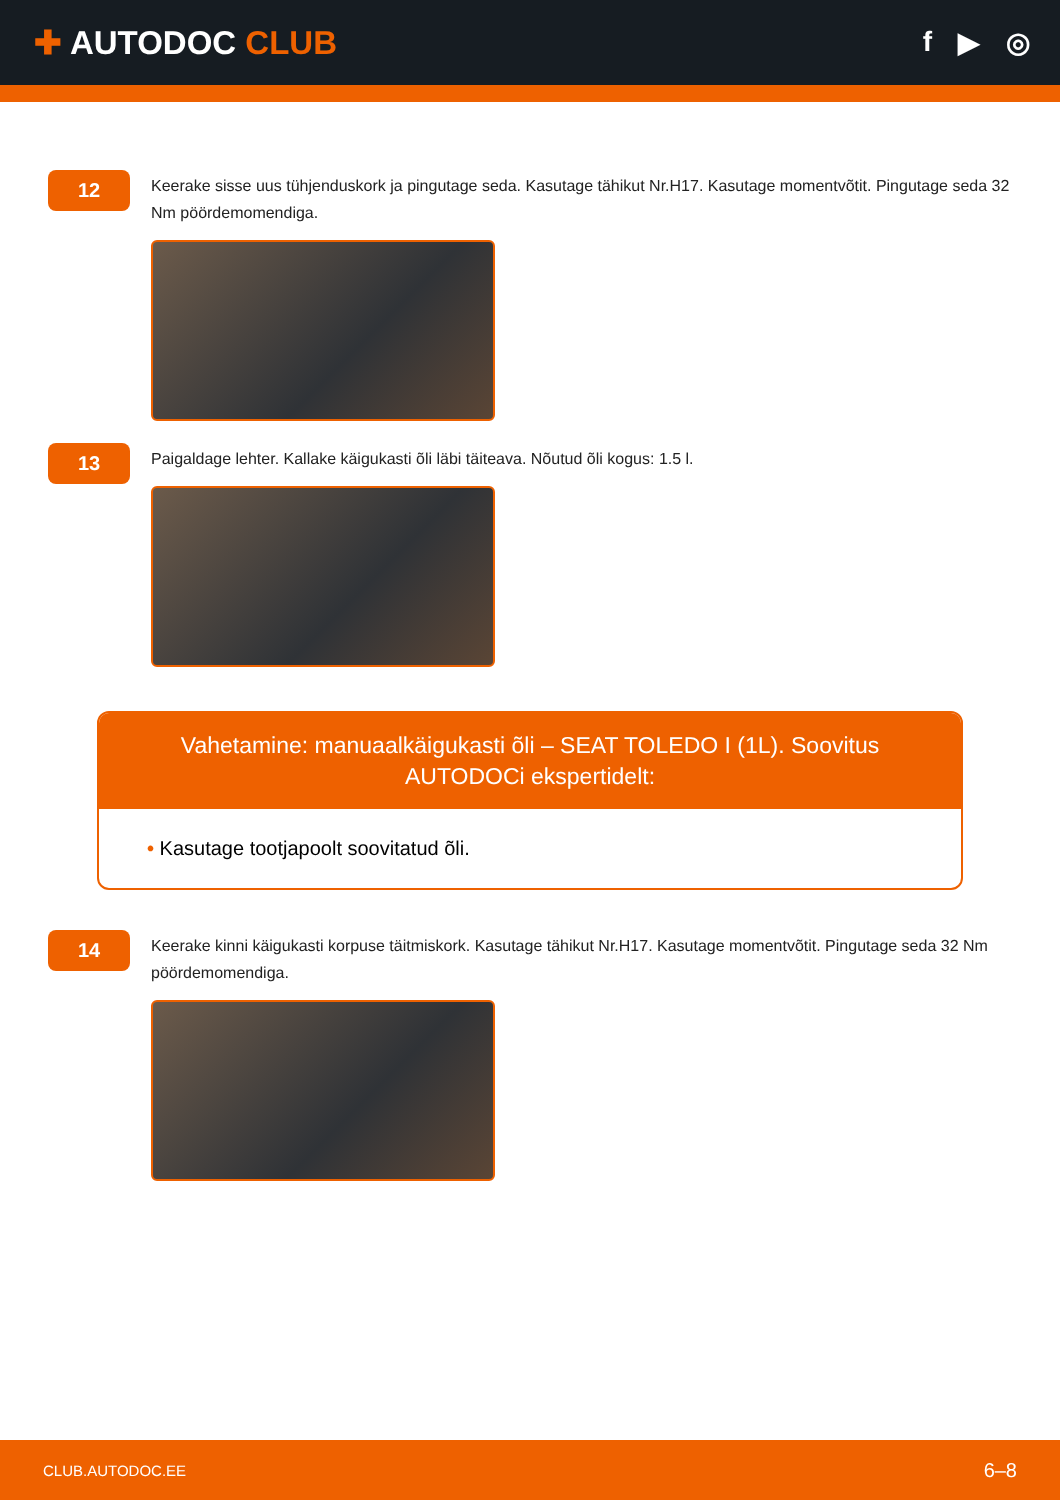✚ AUTODOC CLUB
f ▶ ◎
12
Keerake sisse uus tühjenduskork ja pingutage seda. Kasutage tähikut Nr.H17. Kasutage momentvõtit. Pingutage seda 32 Nm pöördemomendiga.
13
Paigaldage lehter. Kallake käigukasti õli läbi täiteava. Nõutud õli kogus: 1.5 l.
Vahetamine: manuaalkäigukasti õli – SEAT TOLEDO I (1L). Soovitus AUTODOCi ekspertidelt:
• Kasutage tootjapoolt soovitatud õli.
14
Keerake kinni käigukasti korpuse täitmiskork. Kasutage tähikut Nr.H17. Kasutage momentvõtit. Pingutage seda 32 Nm pöördemomendiga.
CLUB.AUTODOC.EE 6–8